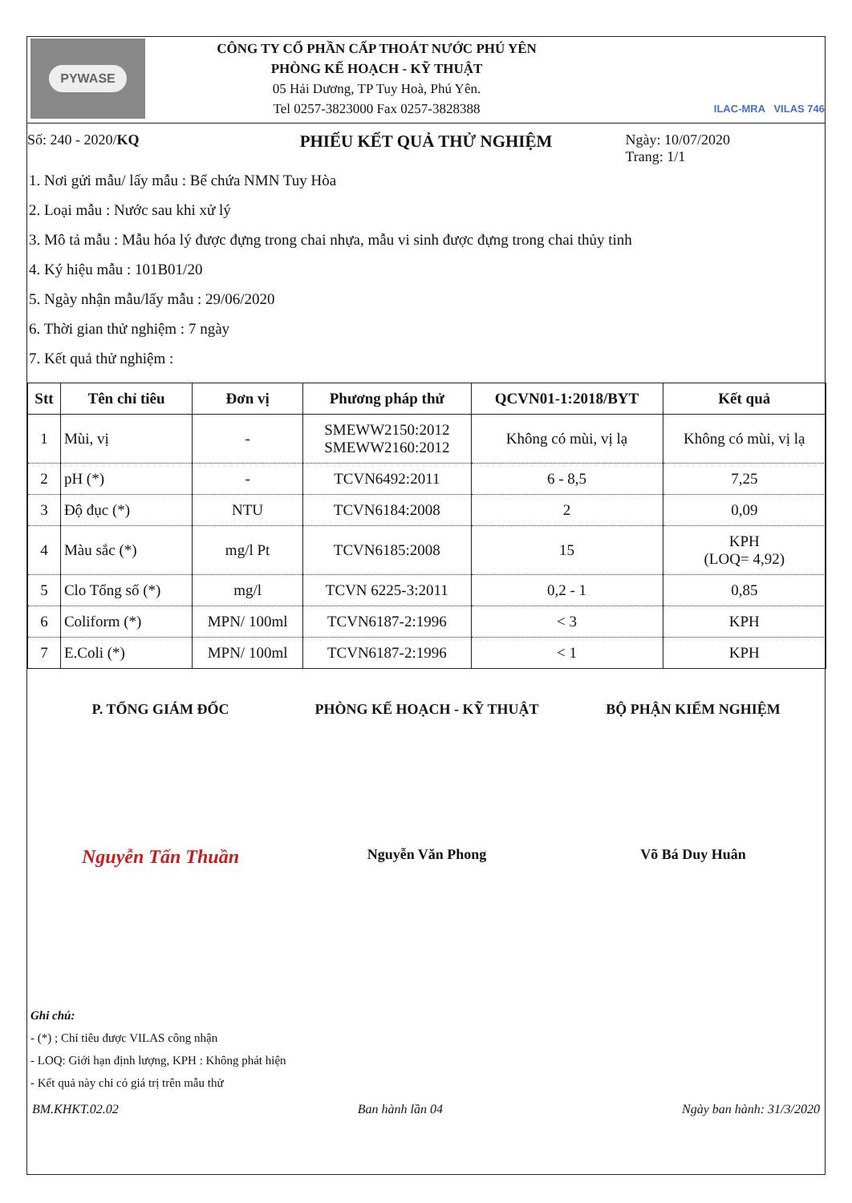PYWASE
CÔNG TY CỔ PHẦN CẤP THOÁT NƯỚC PHÚ YÊN
PHÒNG KẾ HOẠCH - KỸ THUẬT
05 Hải Dương, TP Tuy Hoà, Phú Yên.
Tel 0257-3823000 Fax 0257-3828388
ILAC-MRA VILAS 746
Số: 240 - 2020/KQ
PHIẾU KẾT QUẢ THỬ NGHIỆM
Ngày: 10/07/2020
Trang: 1/1
1. Nơi gửi mẫu/ lấy mẫu : Bể chứa NMN Tuy Hòa
2. Loại mẫu : Nước sau khi xử lý
3. Mô tả mẫu : Mẫu hóa lý được đựng trong chai nhựa, mẫu vi sinh được đựng trong chai thủy tinh
4. Ký hiệu mẫu : 101B01/20
5. Ngày nhận mẫu/lấy mẫu : 29/06/2020
6. Thời gian thử nghiệm : 7 ngày
7. Kết quả thử nghiệm :
| Stt | Tên chỉ tiêu | Đơn vị | Phương pháp thử | QCVN01-1:2018/BYT | Kết quả |
| --- | --- | --- | --- | --- | --- |
| 1 | Mùi, vị | - | SMEWW2150:2012 SMEWW2160:2012 | Không có mùi, vị lạ | Không có mùi, vị lạ |
| 2 | pH (*) | - | TCVN6492:2011 | 6 - 8,5 | 7,25 |
| 3 | Độ đục (*) | NTU | TCVN6184:2008 | 2 | 0,09 |
| 4 | Màu sắc (*) | mg/l Pt | TCVN6185:2008 | 15 | KPH (LOQ= 4,92) |
| 5 | Clo Tổng số (*) | mg/l | TCVN 6225-3:2011 | 0,2 - 1 | 0,85 |
| 6 | Coliform (*) | MPN/ 100ml | TCVN6187-2:1996 | < 3 | KPH |
| 7 | E.Coli (*) | MPN/ 100ml | TCVN6187-2:1996 | < 1 | KPH |
P. TỔNG GIÁM ĐỐC PHÒNG KẾ HOẠCH - KỸ THUẬT BỘ PHẬN KIỂM NGHIỆM
Nguyễn Tấn Thuần
Nguyễn Văn Phong Võ Bá Duy Huân
Ghi chú:
- (*) ; Chỉ tiêu được VILAS công nhận
- LOQ: Giới hạn định lượng, KPH : Không phát hiện
- Kết quả này chỉ có giá trị trên mẫu thử
BM.KHKT.02.02 Ban hành lần 04 Ngày ban hành: 31/3/2020